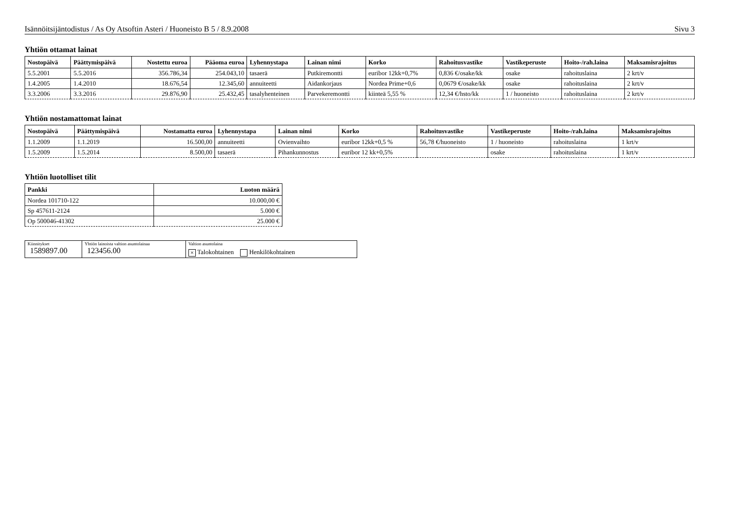Isännöitsijäntodistus / As Oy Atsoftin Asteri / Huoneisto B 5 / 8.9.2008 Sivu 3
Yhtiön ottamat lainat
| Nostopäivä | Päättymispäivä | Nostettu euroa | Pääoma euroa | Lyhennystapa | Lainan nimi | Korko | Rahoitusvastike | Vastikeperuste | Hoito-/rah.laina | Maksamisrajoitus |
| --- | --- | --- | --- | --- | --- | --- | --- | --- | --- | --- |
| 5.5.2001 | 5.5.2016 | 356.786,34 | 254.043,10 | tasaerä | Putkiremontti | euribor 12kk+0,7% | 0,836 €/osake/kk | osake | rahoituslaina | 2 krt/v |
| 1.4.2005 | 1.4.2010 | 18.676,54 | 12.345,60 | annuiteetti | Aidankorjaus | Nordea Prime+0,6 | 0,0679 €/osake/kk | osake | rahoituslaina | 2 krt/v |
| 3.3.2006 | 3.3.2016 | 29.876,90 | 25.432,45 | tasalyhenteinen | Parvekeremontti | kiinteä 5,55 % | 12,34 €/hsto/kk | 1 / huoneisto | rahoituslaina | 2 krt/v |
Yhtiön nostamattomat lainat
| Nostopäivä | Päättymispäivä | Nostamatta euroa | Lyhennystapa | Lainan nimi | Korko | Rahoitusvastike | Vastikeperuste | Hoito-/rah.laina | Maksamisrajoitus |
| --- | --- | --- | --- | --- | --- | --- | --- | --- | --- |
| 1.1.2009 | 1.1.2019 | 16.500,00 | annuiteetti | Ovienvaihto | euribor 12kk+0,5 % | 56,78 €/huoneisto | 1 / huoneisto | rahoituslaina | 1 krt/v |
| 1.5.2009 | 1.5.2014 | 8.500,00 | tasaerä | Pihankunnostus | euribor 12 kk+0,5% | | osake | rahoituslaina | 1 krt/v |
Yhtiön luotolliset tilit
| Pankki | Luoton määrä |
| --- | --- |
| Nordea 101710-122 | 10.000,00 € |
| Sp 457611-2124 | 5.000 € |
| Op 500046-41302 | 25.000 € |
Kiinnitykset
1589897.00
Yhtiön lainoista valtion asuntolainaa
123456.00
Valtion asuntolaina
× Talokohtainen Henkilökohtainen